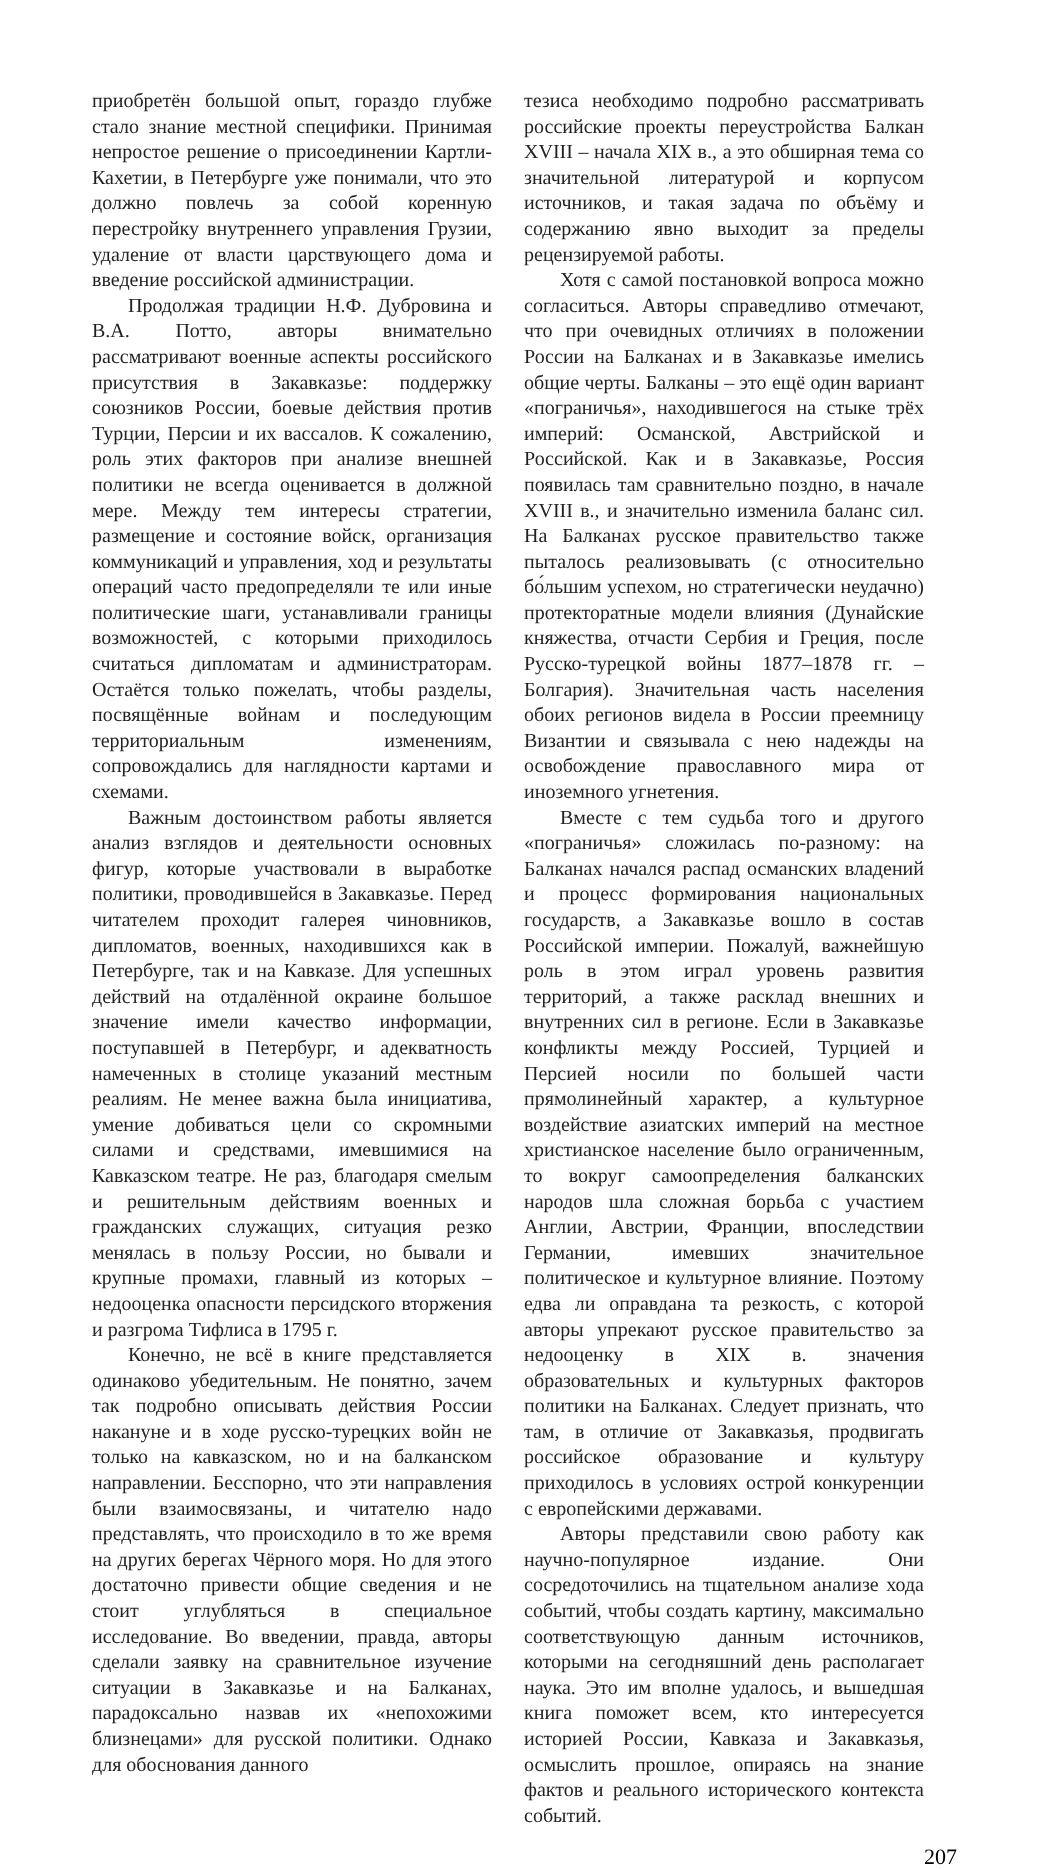приобретён большой опыт, гораздо глубже стало знание местной специфики. Принимая непростое решение о присоединении Картли-Кахетии, в Петербурге уже понимали, что это должно повлечь за собой коренную перестройку внутреннего управления Грузии, удаление от власти царствующего дома и введение российской администрации.
Продолжая традиции Н.Ф. Дубровина и В.А. Потто, авторы внимательно рассматривают военные аспекты российского присутствия в Закавказье: поддержку союзников России, боевые действия против Турции, Персии и их вассалов. К сожалению, роль этих факторов при анализе внешней политики не всегда оценивается в должной мере. Между тем интересы стратегии, размещение и состояние войск, организация коммуникаций и управления, ход и результаты операций часто предопределяли те или иные политические шаги, устанавливали границы возможностей, с которыми приходилось считаться дипломатам и администраторам. Остаётся только пожелать, чтобы разделы, посвящённые войнам и последующим территориальным изменениям, сопровождались для наглядности картами и схемами.
Важным достоинством работы является анализ взглядов и деятельности основных фигур, которые участвовали в выработке политики, проводившейся в Закавказье. Перед читателем проходит галерея чиновников, дипломатов, военных, находившихся как в Петербурге, так и на Кавказе. Для успешных действий на отдалённой окраине большое значение имели качество информации, поступавшей в Петербург, и адекватность намеченных в столице указаний местным реалиям. Не менее важна была инициатива, умение добиваться цели со скромными силами и средствами, имевшимися на Кавказском театре. Не раз, благодаря смелым и решительным действиям военных и гражданских служащих, ситуация резко менялась в пользу России, но бывали и крупные промахи, главный из которых – недооценка опасности персидского вторжения и разгрома Тифлиса в 1795 г.
Конечно, не всё в книге представляется одинаково убедительным. Не понятно, зачем так подробно описывать действия России накануне и в ходе русско-турецких войн не только на кавказском, но и на балканском направлении. Бесспорно, что эти направления были взаимосвязаны, и читателю надо представлять, что происходило в то же время на других берегах Чёрного моря. Но для этого достаточно привести общие сведения и не стоит углубляться в специальное исследование. Во введении, правда, авторы сделали заявку на сравнительное изучение ситуации в Закавказье и на Балканах, парадоксально назвав их «непохожими близнецами» для русской политики. Однако для обоснования данного
тезиса необходимо подробно рассматривать российские проекты переустройства Балкан XVIII – начала XIX в., а это обширная тема со значительной литературой и корпусом источников, и такая задача по объёму и содержанию явно выходит за пределы рецензируемой работы.
Хотя с самой постановкой вопроса можно согласиться. Авторы справедливо отмечают, что при очевидных отличиях в положении России на Балканах и в Закавказье имелись общие черты. Балканы – это ещё один вариант «пограничья», находившегося на стыке трёх империй: Османской, Австрийской и Российской. Как и в Закавказье, Россия появилась там сравнительно поздно, в начале XVIII в., и значительно изменила баланс сил. На Балканах русское правительство также пыталось реализовывать (с относительно бо́льшим успехом, но стратегически неудачно) протекторатные модели влияния (Дунайские княжества, отчасти Сербия и Греция, после Русско-турецкой войны 1877–1878 гг. – Болгария). Значительная часть населения обоих регионов видела в России преемницу Византии и связывала с нею надежды на освобождение православного мира от иноземного угнетения.
Вместе с тем судьба того и другого «пограничья» сложилась по-разному: на Балканах начался распад османских владений и процесс формирования национальных государств, а Закавказье вошло в состав Российской империи. Пожалуй, важнейшую роль в этом играл уровень развития территорий, а также расклад внешних и внутренних сил в регионе. Если в Закавказье конфликты между Россией, Турцией и Персией носили по большей части прямолинейный характер, а культурное воздействие азиатских империй на местное христианское население было ограниченным, то вокруг самоопределения балканских народов шла сложная борьба с участием Англии, Австрии, Франции, впоследствии Германии, имевших значительное политическое и культурное влияние. Поэтому едва ли оправдана та резкость, с которой авторы упрекают русское правительство за недооценку в XIX в. значения образовательных и культурных факторов политики на Балканах. Следует признать, что там, в отличие от Закавказья, продвигать российское образование и культуру приходилось в условиях острой конкуренции с европейскими державами.
Авторы представили свою работу как научно-популярное издание. Они сосредоточились на тщательном анализе хода событий, чтобы создать картину, максимально соответствующую данным источников, которыми на сегодняшний день располагает наука. Это им вполне удалось, и вышедшая книга поможет всем, кто интересуется историей России, Кавказа и Закавказья, осмыслить прошлое, опираясь на знание фактов и реального исторического контекста событий.
207